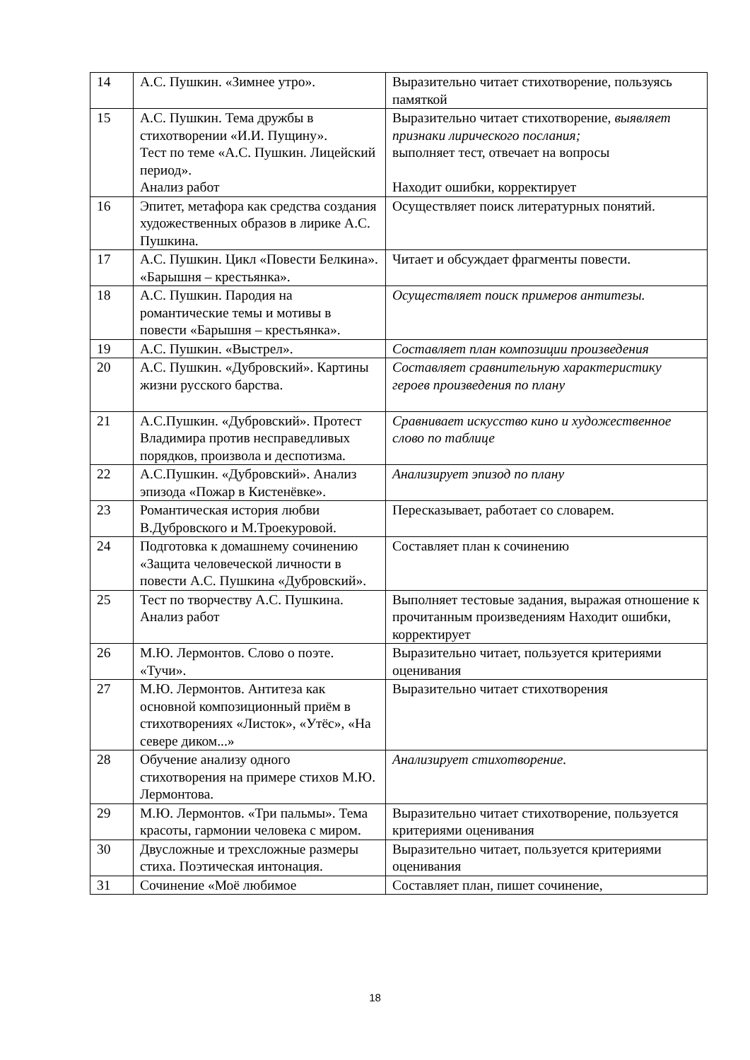| 14 | А.С. Пушкин. «Зимнее утро». | Выразительно читает стихотворение, пользуясь памяткой |
| 15 | А.С. Пушкин. Тема дружбы в стихотворении «И.И. Пущину». Тест по теме «А.С. Пушкин. Лицейский период». Анализ работ | Выразительно читает стихотворение, выявляет признаки лирического послания; выполняет тест, отвечает на вопросы Находит ошибки, корректирует |
| 16 | Эпитет, метафора как средства создания художественных образов в лирике А.С. Пушкина. | Осуществляет поиск литературных понятий. |
| 17 | А.С. Пушкин. Цикл «Повести Белкина». «Барышня – крестьянка». | Читает и обсуждает фрагменты повести. |
| 18 | А.С. Пушкин. Пародия на романтические темы и мотивы в повести «Барышня – крестьянка». | Осуществляет поиск примеров антитезы. |
| 19 | А.С. Пушкин. «Выстрел». | Составляет план композиции произведения |
| 20 | А.С. Пушкин. «Дубровский». Картины жизни русского барства. | Составляет сравнительную характеристику героев произведения по плану |
| 21 | А.С.Пушкин. «Дубровский». Протест Владимира против несправедливых порядков, произвола и деспотизма. | Сравнивает искусство кино и художественное слово по таблице |
| 22 | А.С.Пушкин. «Дубровский». Анализ эпизода «Пожар в Кистенёвке». | Анализирует эпизод по плану |
| 23 | Романтическая история любви В.Дубровского и М.Троекуровой. | Пересказывает, работает со словарем. |
| 24 | Подготовка к домашнему сочинению «Защита человеческой личности в повести А.С. Пушкина «Дубровский». | Составляет план к сочинению |
| 25 | Тест по творчеству А.С. Пушкина. Анализ работ | Выполняет тестовые задания, выражая отношение к прочитанным произведениям Находит ошибки, корректирует |
| 26 | М.Ю. Лермонтов. Слово о поэте. «Тучи». | Выразительно читает, пользуется критериями оценивания |
| 27 | М.Ю. Лермонтов. Антитеза как основной композиционный приём в стихотворениях «Листок», «Утёс», «На севере диком...» | Выразительно читает стихотворения |
| 28 | Обучение анализу одного стихотворения на примере стихов М.Ю. Лермонтова. | Анализирует стихотворение. |
| 29 | М.Ю. Лермонтов. «Три пальмы». Тема красоты, гармонии человека с миром. | Выразительно читает стихотворение, пользуется критериями оценивания |
| 30 | Двусложные и трехсложные размеры стиха. Поэтическая интонация. | Выразительно читает, пользуется критериями оценивания |
| 31 | Сочинение «Моё любимое | Составляет план, пишет сочинение, |
18